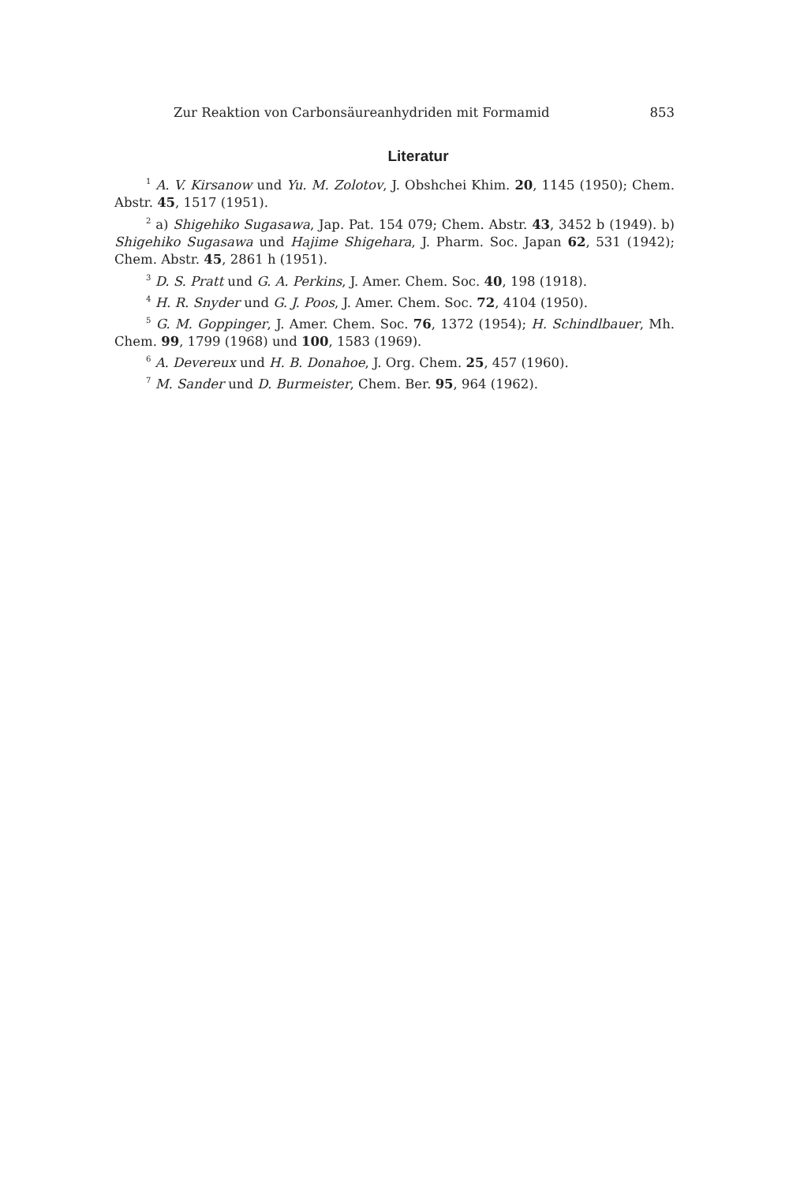Zur Reaktion von Carbonsäureanhydriden mit Formamid 853
Literatur
<sup>1</sup> A. V. Kirsanow und Yu. M. Zolotov, J. Obshchei Khim. 20, 1145 (1950); Chem. Abstr. 45, 1517 (1951).
<sup>2</sup> a) Shigehiko Sugasawa, Jap. Pat. 154 079; Chem. Abstr. 43, 3452 b (1949). b) Shigehiko Sugasawa und Hajime Shigehara, J. Pharm. Soc. Japan 62, 531 (1942); Chem. Abstr. 45, 2861 h (1951).
<sup>3</sup> D. S. Pratt und G. A. Perkins, J. Amer. Chem. Soc. 40, 198 (1918).
<sup>4</sup> H. R. Snyder und G. J. Poos, J. Amer. Chem. Soc. 72, 4104 (1950).
<sup>5</sup> G. M. Goppinger, J. Amer. Chem. Soc. 76, 1372 (1954); H. Schindlbauer, Mh. Chem. 99, 1799 (1968) und 100, 1583 (1969).
<sup>6</sup> A. Devereux und H. B. Donahoe, J. Org. Chem. 25, 457 (1960).
<sup>7</sup> M. Sander und D. Burmeister, Chem. Ber. 95, 964 (1962).